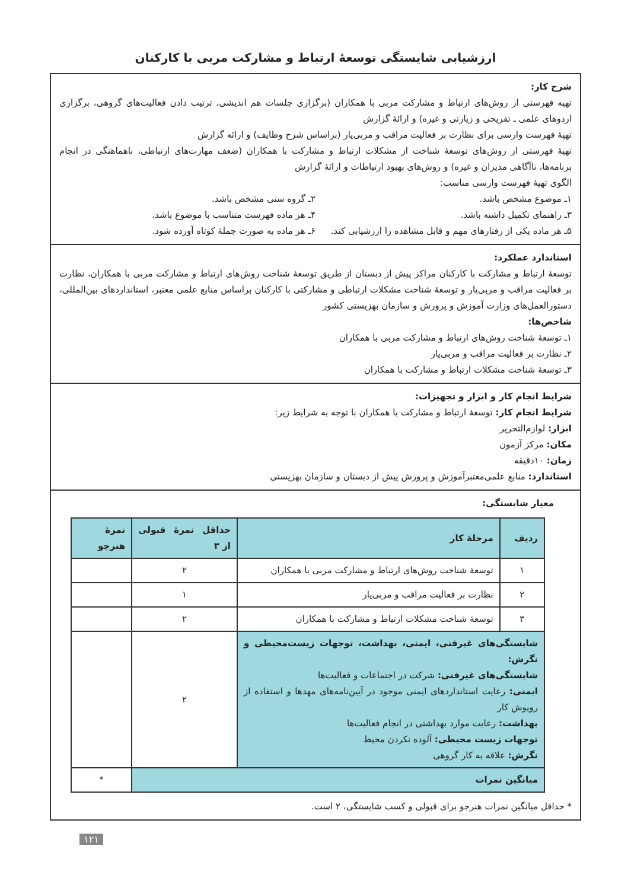ارزشیابی شایستگی توسعهٔ ارتباط و مشارکت مربی با کارکنان
شرح کار:
تهیه فهرستی از روش‌های ارتباط و مشارکت مربی با همکاران (برگزاری جلسات هم اندیشی، ترتیب دادن فعالیت‌های گروهی، برگزاری اردوهای علمی ـ تفریحی و زیارتی و غیره) و ارائهٔ گزارش
تهیهٔ فهرست وارسی برای نظارت بر فعالیت مراقب و مربی‌یار (براساس شرح وظایف) و ارائه گزارش
تهیهٔ فهرستی از روش‌های توسعهٔ شناخت از مشکلات ارتباط و مشارکت با همکاران (ضعف مهارت‌های ارتباطی، ناهماهنگی در انجام برنامه‌ها، ناآگاهی مدیران و غیره) و روش‌های بهبود ارتباطات و ارائهٔ گزارش
الگوی تهیهٔ فهرست وارسی مناسب:
۱ـ موضوع مشخص باشد. ۲ـ گروه سنی مشخص باشد.
۳ـ راهنمای تکمیل داشته باشد. ۴ـ هر ماده فهرست متناسب با موضوع باشد.
۵ـ هر ماده یکی از رفتارهای مهم و قابل مشاهده را ارزشیابی کند.
۶ـ هر ماده به صورت جملهٔ کوتاه آورده شود.
استاندارد عملکرد:
توسعهٔ ارتباط و مشارکت با کارکنان مراکز پیش از دبستان از طریق توسعهٔ شناخت روش‌های ارتباط و مشارکت مربی با همکاران، نظارت بر فعالیت مراقب و مربی‌یار و توسعهٔ شناخت مشکلات ارتباطی و مشارکتی با کارکنان براساس منابع علمی معتبر، استانداردهای بین‌المللی، دستورالعمل‌های وزارت آموزش و پرورش و سازمان بهزیستی کشور
شاخص‌ها:
۱ـ توسعهٔ شناخت روش‌های ارتباط و مشارکت مربی با همکاران
۲ـ نظارت بر فعالیت مراقب و مربی‌یار
۳ـ توسعهٔ شناخت مشکلات ارتباط و مشارکت با همکاران
شرایط انجام کار و ابزار و تجهیزات:
شرایط انجام کار: توسعهٔ ارتباط و مشارکت با همکاران با توجه به شرایط زیر:
ابزار: لوازم‌التحریر
مکان: مرکز آزمون
زمان: ۱۰دقیقه
استاندارد: منابع علمی‌معتبرآموزش و پرورش پیش از دبستان و سازمان بهزیستی
معیار شایستگی:
| ردیف | مرحلهٔ کار | حداقل نمرهٔ قبولی از ۳ | نمرهٔ هنرجو |
| --- | --- | --- | --- |
| ۱ | توسعهٔ شناخت روش‌های ارتباط و مشارکت مربی با همکاران | ۲ | |
| ۲ | نظارت بر فعالیت مراقب و مربی‌یار | ۱ | |
| ۳ | توسعهٔ شناخت مشکلات ارتباط و مشارکت با همکاران | ۲ | |
| شایستگی‌های غیرفنی، ایمنی، بهداشت، توجهات زیست‌محیطی و نگرش: شایستگی‌های غیرفنی: شرکت در اجتماعات و فعالیت‌ها ایمنی: رعایت استانداردهای ایمنی موجود در آیین‌نامه‌های مهدها و استفاده از روپوش کار بهداشت: رعایت موارد بهداشتی در انجام فعالیت‌ها توجهات زیست محیطی: آلوده نکردن محیط نگرش: علاقه به کار گروهی | | ۲ | |
| میانگین نمرات | | | * |
* حداقل میانگین نمرات هنرجو برای قبولی و کسب شایستگی، ۲ است.
۱۲۱